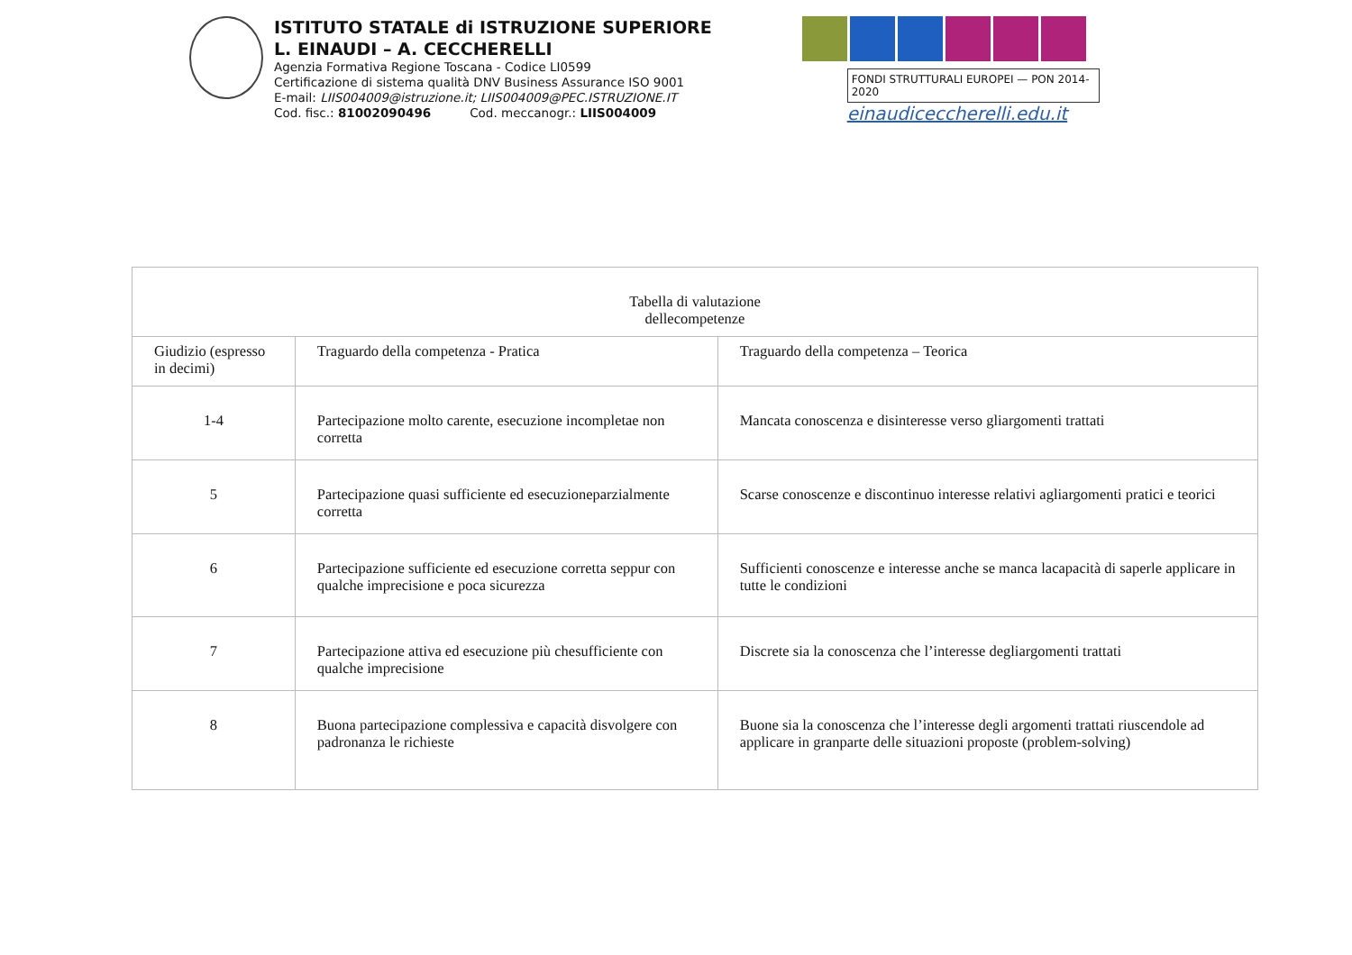ISTITUTO STATALE di ISTRUZIONE SUPERIORE
L. EINAUDI – A. CECCHERELLI
Agenzia Formativa Regione Toscana - Codice LI0599
Certificazione di sistema qualità DNV Business Assurance ISO 9001
E-mail: LIIS004009@istruzione.it; LIIS004009@PEC.ISTRUZIONE.IT
Cod. fisc.: 81002090496 Cod. meccanogr.: LIIS004009
FONDI STRUTTURALI EUROPEI — PON 2014-2020
einaudiceccherelli.edu.it
| Tabella di valutazione dellecompetenze | | |
| Giudizio (espresso in decimi) | Traguardo della competenza - Pratica | Traguardo della competenza – Teorica |
| 1-4 | Partecipazione molto carente, esecuzione incompletae non corretta | Mancata conoscenza e disinteresse verso gliargomenti trattati |
| 5 | Partecipazione quasi sufficiente ed esecuzioneparzialmente corretta | Scarse conoscenze e discontinuo interesse relativi agliargomenti pratici e teorici |
| 6 | Partecipazione sufficiente ed esecuzione corretta seppur con qualche imprecisione e poca sicurezza | Sufficienti conoscenze e interesse anche se manca lacapacità di saperle applicare in tutte le condizioni |
| 7 | Partecipazione attiva ed esecuzione più chesufficiente con qualche imprecisione | Discrete sia la conoscenza che l’interesse degliargomenti trattati |
| 8 | Buona partecipazione complessiva e capacità disvolgere con padronanza le richieste | Buone sia la conoscenza che l’interesse degli argomenti trattati riuscendole ad applicare in granparte delle situazioni proposte (problem-solving) |